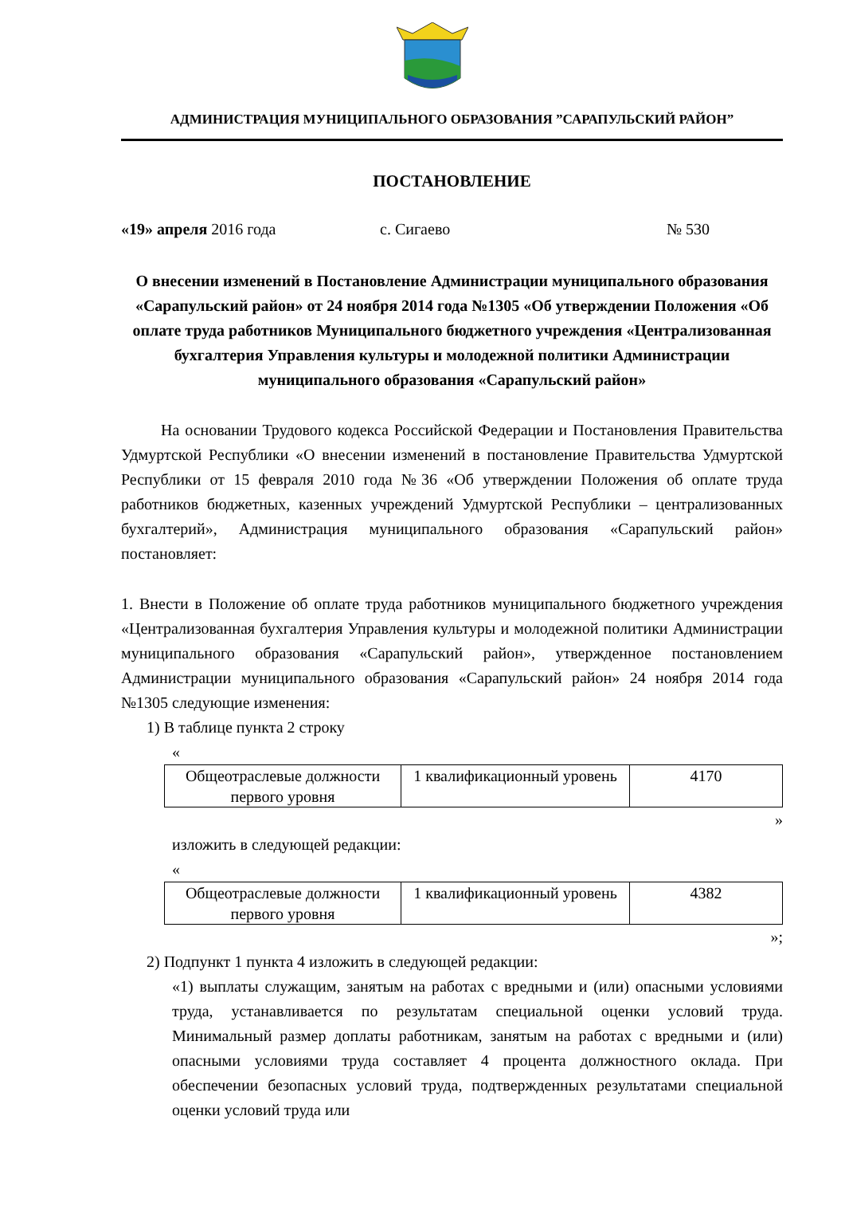АДМИНИСТРАЦИЯ МУНИЦИПАЛЬНОГО ОБРАЗОВАНИЯ ”САРАПУЛЬСКИЙ РАЙОН”
ПОСТАНОВЛЕНИЕ
«19» апреля 2016 года с. Сигаево № 530
О внесении изменений в Постановление Администрации муниципального образования «Сарапульский район» от 24 ноября 2014 года №1305 «Об утверждении Положения «Об оплате труда работников Муниципального бюджетного учреждения «Централизованная бухгалтерия Управления культуры и молодежной политики Администрации муниципального образования «Сарапульский район»
На основании Трудового кодекса Российской Федерации и Постановления Правительства Удмуртской Республики «О внесении изменений в постановление Правительства Удмуртской Республики от 15 февраля 2010 года №36 «Об утверждении Положения об оплате труда работников бюджетных, казенных учреждений Удмуртской Республики – централизованных бухгалтерий», Администрация муниципального образования «Сарапульский район» постановляет:
1. Внести в Положение об оплате труда работников муниципального бюджетного учреждения «Централизованная бухгалтерия Управления культуры и молодежной политики Администрации муниципального образования «Сарапульский район», утвержденное постановлением Администрации муниципального образования «Сарапульский район» 24 ноября 2014 года №1305 следующие изменения:
1) В таблице пункта 2 строку
«
| Общеотраслевые должности первого уровня | 1 квалификационный уровень | 4170 |
»
изложить в следующей редакции:
«
| Общеотраслевые должности первого уровня | 1 квалификационный уровень | 4382 |
»;
2) Подпункт 1 пункта 4 изложить в следующей редакции:
«1) выплаты служащим, занятым на работах с вредными и (или) опасными условиями труда, устанавливается по результатам специальной оценки условий труда. Минимальный размер доплаты работникам, занятым на работах с вредными и (или) опасными условиями труда составляет 4 процента должностного оклада. При обеспечении безопасных условий труда, подтвержденных результатами специальной оценки условий труда или